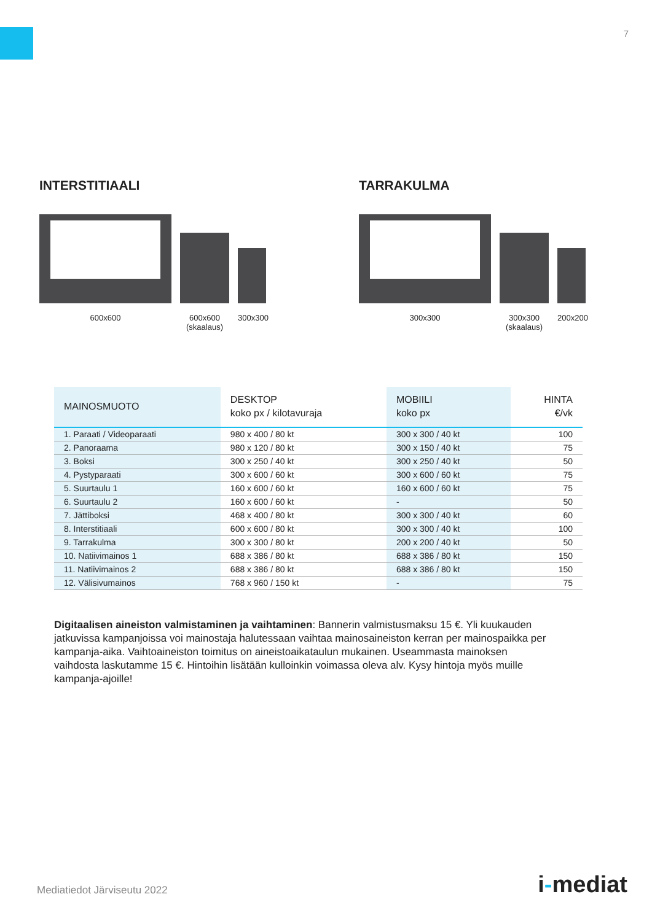7
INTERSTITIAALI
600x600 600x600
(skaalaus) 300x300
TARRAKULMA
300x300 300x300
(skaalaus) 200x200
| MAINOSMUOTO | DESKTOP koko px / kilotavuraja | MOBIILI koko px | HINTA €/vk |
| --- | --- | --- | --- |
| 1. Paraati / Videoparaati | 980 x 400 / 80 kt | 300 x 300 / 40 kt | 100 |
| 2. Panoraama | 980 x 120 / 80 kt | 300 x 150 / 40 kt | 75 |
| 3. Boksi | 300 x 250 / 40 kt | 300 x 250 / 40 kt | 50 |
| 4. Pystyparaati | 300 x 600 / 60 kt | 300 x 600 / 60 kt | 75 |
| 5. Suurtaulu 1 | 160 x 600 / 60 kt | 160 x 600 / 60 kt | 75 |
| 6. Suurtaulu 2 | 160 x 600 / 60 kt | - | 50 |
| 7. Jättiboksi | 468 x 400 / 80 kt | 300 x 300 / 40 kt | 60 |
| 8. Interstitiaali | 600 x 600 / 80 kt | 300 x 300 / 40 kt | 100 |
| 9. Tarrakulma | 300 x 300 / 80 kt | 200 x 200 / 40 kt | 50 |
| 10. Natiivimainos 1 | 688 x 386 / 80 kt | 688 x 386 / 80 kt | 150 |
| 11. Natiivimainos 2 | 688 x 386 / 80 kt | 688 x 386 / 80 kt | 150 |
| 12. Välisivumainos | 768 x 960 / 150 kt | - | 75 |
Digitaalisen aineiston valmistaminen ja vaihtaminen: Bannerin valmistusmaksu 15 €. Yli kuukauden jatkuvissa kampanjoissa voi mainostaja halutessaan vaihtaa mainosaineiston kerran per mainospaikka per kampanja-aika. Vaihtoaineiston toimitus on aineistoaikataulun mukainen. Useammasta mainoksen vaihdosta laskutamme 15 €. Hintoihin lisätään kulloinkin voimassa oleva alv. Kysy hintoja myös muille kampanja-ajoille!
Mediatiedot Järviseutu 2022 i-mediat